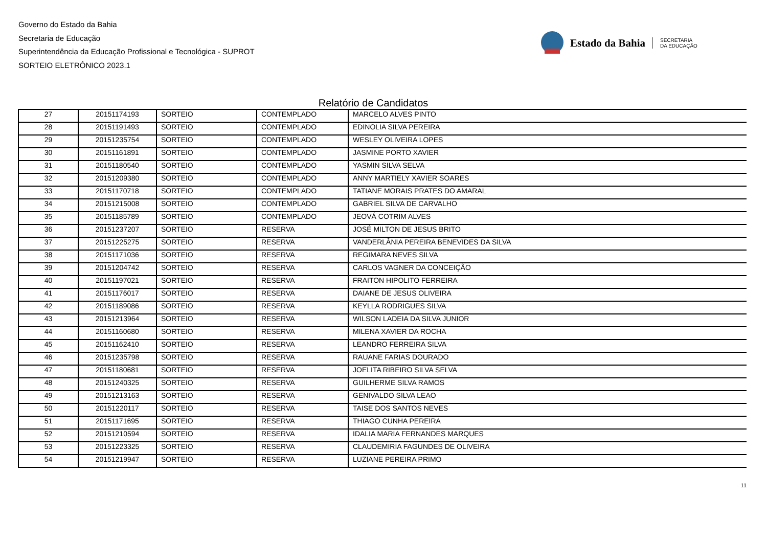Governo do Estado da Bahia
Secretaria de Educação
Superintendência da Educação Profissional e Tecnológica - SUPROT
SORTEIO ELETRÔNICO 2023.1
Estado da Bahia SECRETARIA
DA EDUCAÇÃO
Relatório de Candidatos
| 27 | 20151174193 | SORTEIO | CONTEMPLADO | MARCELO ALVES PINTO |
| 28 | 20151191493 | SORTEIO | CONTEMPLADO | EDINOLIA SILVA PEREIRA |
| 29 | 20151235754 | SORTEIO | CONTEMPLADO | WESLEY OLIVEIRA LOPES |
| 30 | 20151161891 | SORTEIO | CONTEMPLADO | JASMINE PORTO XAVIER |
| 31 | 20151180540 | SORTEIO | CONTEMPLADO | YASMIN SILVA SELVA |
| 32 | 20151209380 | SORTEIO | CONTEMPLADO | ANNY MARTIELY XAVIER SOARES |
| 33 | 20151170718 | SORTEIO | CONTEMPLADO | TATIANE MORAIS PRATES DO AMARAL |
| 34 | 20151215008 | SORTEIO | CONTEMPLADO | GABRIEL SILVA DE CARVALHO |
| 35 | 20151185789 | SORTEIO | CONTEMPLADO | JEOVÁ COTRIM ALVES |
| 36 | 20151237207 | SORTEIO | RESERVA | JOSÉ MILTON DE JESUS BRITO |
| 37 | 20151225275 | SORTEIO | RESERVA | VANDERLÂNIA PEREIRA BENEVIDES DA SILVA |
| 38 | 20151171036 | SORTEIO | RESERVA | REGIMARA NEVES SILVA |
| 39 | 20151204742 | SORTEIO | RESERVA | CARLOS VAGNER DA CONCEIÇÃO |
| 40 | 20151197021 | SORTEIO | RESERVA | FRAITON HIPOLITO FERREIRA |
| 41 | 20151176017 | SORTEIO | RESERVA | DAIANE DE JESUS OLIVEIRA |
| 42 | 20151189086 | SORTEIO | RESERVA | KEYLLA RODRIGUES SILVA |
| 43 | 20151213964 | SORTEIO | RESERVA | WILSON LADEIA DA SILVA JUNIOR |
| 44 | 20151160680 | SORTEIO | RESERVA | MILENA XAVIER DA ROCHA |
| 45 | 20151162410 | SORTEIO | RESERVA | LEANDRO FERREIRA SILVA |
| 46 | 20151235798 | SORTEIO | RESERVA | RAUANE FARIAS DOURADO |
| 47 | 20151180681 | SORTEIO | RESERVA | JOELITA RIBEIRO SILVA SELVA |
| 48 | 20151240325 | SORTEIO | RESERVA | GUILHERME SILVA RAMOS |
| 49 | 20151213163 | SORTEIO | RESERVA | GENIVALDO SILVA LEAO |
| 50 | 20151220117 | SORTEIO | RESERVA | TAISE DOS SANTOS NEVES |
| 51 | 20151171695 | SORTEIO | RESERVA | THIAGO CUNHA PEREIRA |
| 52 | 20151210594 | SORTEIO | RESERVA | IDALIA MARIA FERNANDES MARQUES |
| 53 | 20151223325 | SORTEIO | RESERVA | CLAUDEMIRIA FAGUNDES DE OLIVEIRA |
| 54 | 20151219947 | SORTEIO | RESERVA | LUZIANE PEREIRA PRIMO |
11